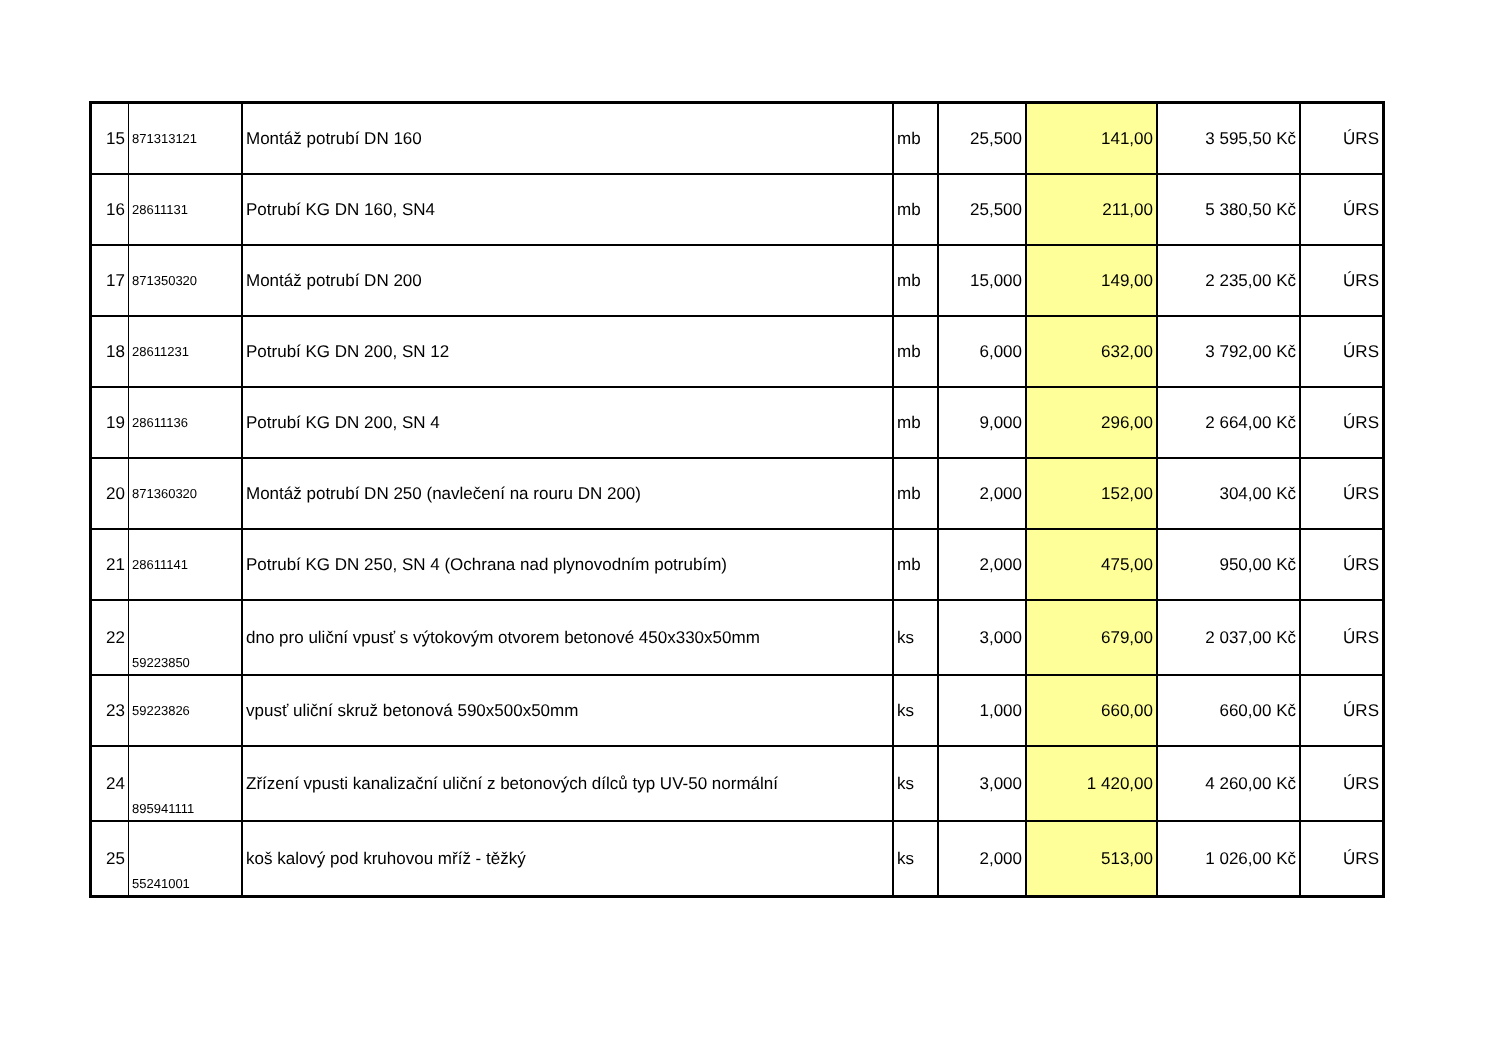| 15 | 871313121 | Montáž potrubí DN 160 | mb | 25,500 | 141,00 | 3 595,50 Kč | ÚRS |
| 16 | 28611131 | Potrubí KG DN 160, SN4 | mb | 25,500 | 211,00 | 5 380,50 Kč | ÚRS |
| 17 | 871350320 | Montáž potrubí DN 200 | mb | 15,000 | 149,00 | 2 235,00 Kč | ÚRS |
| 18 | 28611231 | Potrubí KG DN 200, SN 12 | mb | 6,000 | 632,00 | 3 792,00 Kč | ÚRS |
| 19 | 28611136 | Potrubí KG DN 200, SN 4 | mb | 9,000 | 296,00 | 2 664,00 Kč | ÚRS |
| 20 | 871360320 | Montáž potrubí DN 250 (navlečení na rouru DN 200) | mb | 2,000 | 152,00 | 304,00 Kč | ÚRS |
| 21 | 28611141 | Potrubí KG DN 250, SN 4 (Ochrana nad plynovodním potrubím) | mb | 2,000 | 475,00 | 950,00 Kč | ÚRS |
| 22 | 59223850 | dno pro uliční vpusť s výtokovým otvorem betonové 450x330x50mm | ks | 3,000 | 679,00 | 2 037,00 Kč | ÚRS |
| 23 | 59223826 | vpusť uliční skruž betonová 590x500x50mm | ks | 1,000 | 660,00 | 660,00 Kč | ÚRS |
| 24 | 895941111 | Zřízení vpusti kanalizační uliční z betonových dílců typ UV-50 normální | ks | 3,000 | 1 420,00 | 4 260,00 Kč | ÚRS |
| 25 | 55241001 | koš kalový pod kruhovou mříž - těžký | ks | 2,000 | 513,00 | 1 026,00 Kč | ÚRS |